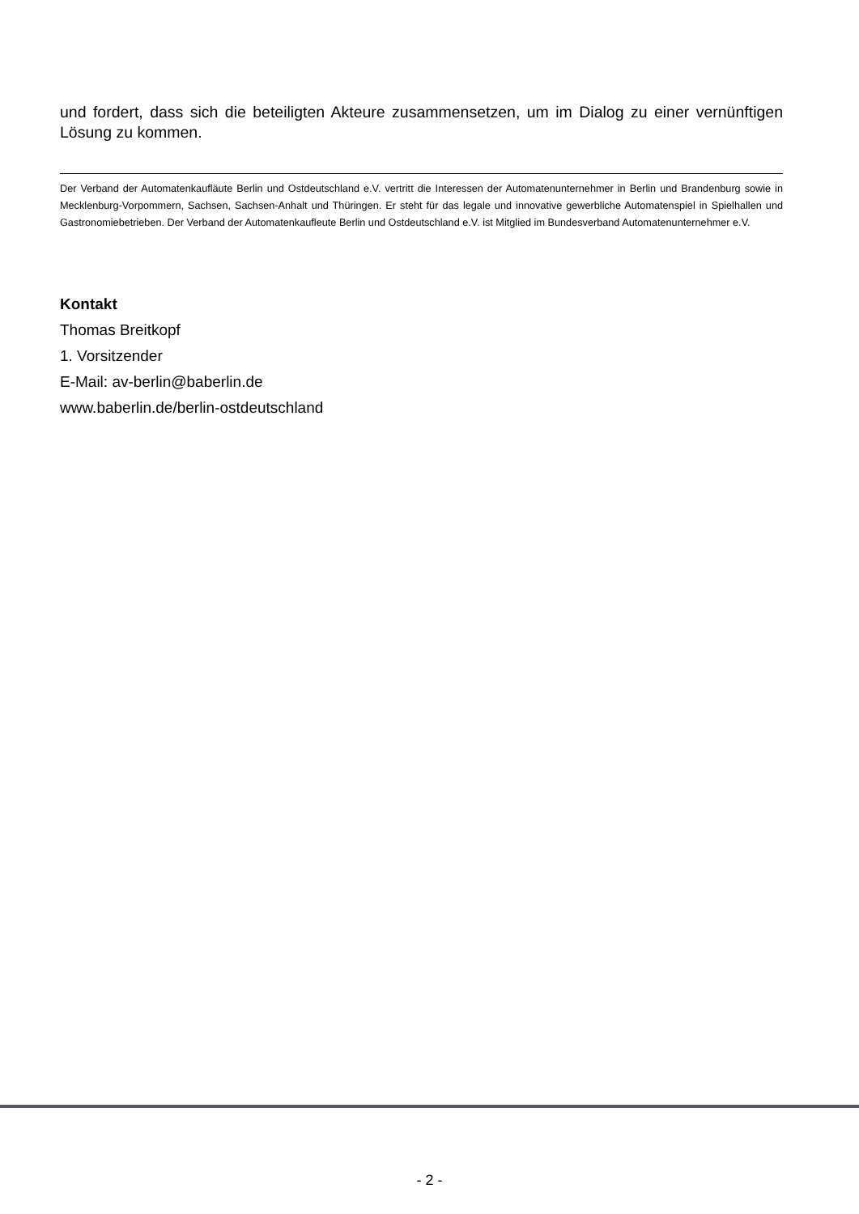und fordert, dass sich die beteiligten Akteure zusammensetzen, um im Dialog zu einer vernünftigen Lösung zu kommen.
Der Verband der Automatenkaufläute Berlin und Ostdeutschland e.V. vertritt die Interessen der Automatenunternehmer in Berlin und Brandenburg sowie in Mecklenburg-Vorpommern, Sachsen, Sachsen-Anhalt und Thüringen. Er steht für das legale und innovative gewerbliche Automatenspiel in Spielhallen und Gastronomiebetrieben. Der Verband der Automatenkaufleute Berlin und Ostdeutschland e.V. ist Mitglied im Bundesverband Automatenunternehmer e.V.
Kontakt
Thomas Breitkopf
1. Vorsitzender
E-Mail: av-berlin@baberlin.de
www.baberlin.de/berlin-ostdeutschland
- 2 -